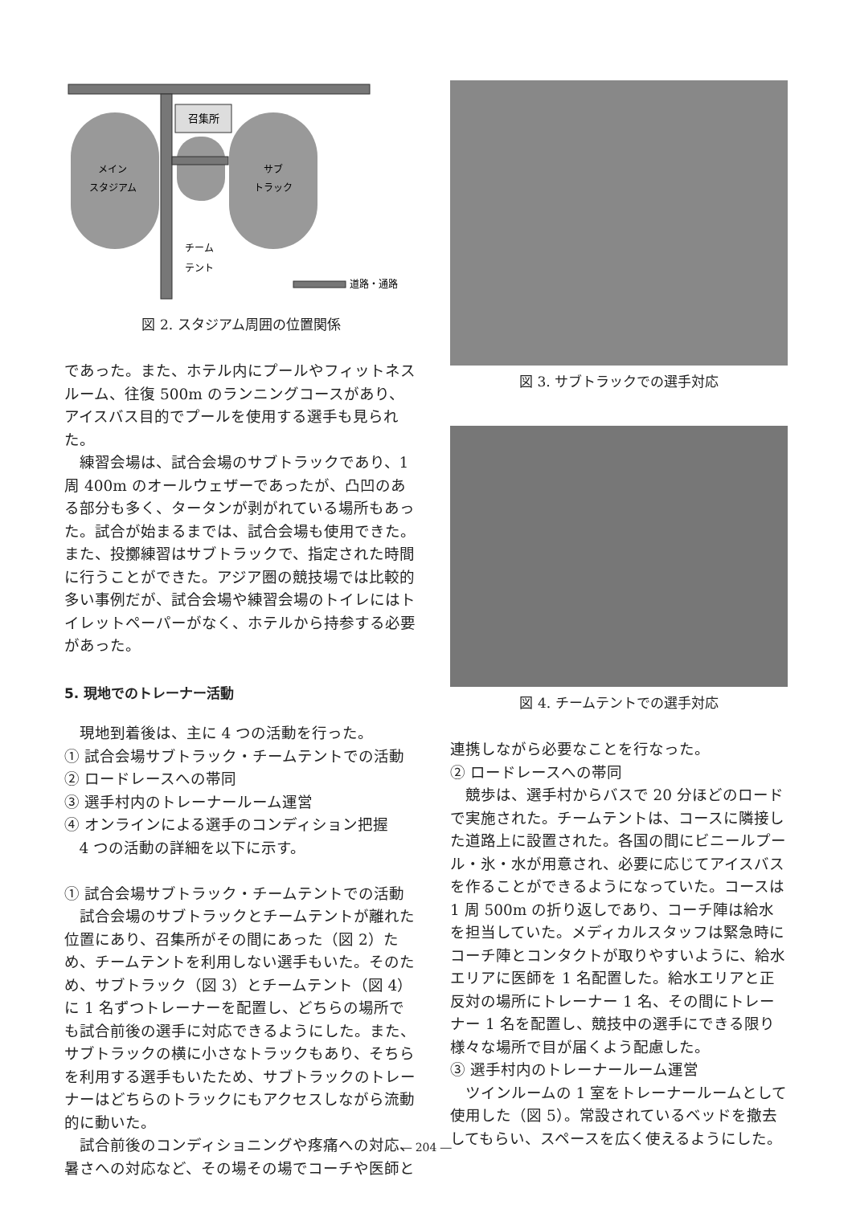召集所
メイン
スタジアム
サブ
トラック
チーム
テント
道路・通路
図 2. スタジアム周囲の位置関係
であった。また、ホテル内にプールやフィットネスルーム、往復 500m のランニングコースがあり、アイスバス目的でプールを使用する選手も見られた。
練習会場は、試合会場のサブトラックであり、1周 400m のオールウェザーであったが、凸凹のある部分も多く、タータンが剥がれている場所もあった。試合が始まるまでは、試合会場も使用できた。また、投擲練習はサブトラックで、指定された時間に行うことができた。アジア圏の競技場では比較的多い事例だが、試合会場や練習会場のトイレにはトイレットペーパーがなく、ホテルから持参する必要があった。
5. 現地でのトレーナー活動
現地到着後は、主に 4 つの活動を行った。
① 試合会場サブトラック・チームテントでの活動
② ロードレースへの帯同
③ 選手村内のトレーナールーム運営
④ オンラインによる選手のコンディション把握
4 つの活動の詳細を以下に示す。
① 試合会場サブトラック・チームテントでの活動
試合会場のサブトラックとチームテントが離れた位置にあり、召集所がその間にあった（図 2）ため、チームテントを利用しない選手もいた。そのため、サブトラック（図 3）とチームテント（図 4）に 1 名ずつトレーナーを配置し、どちらの場所でも試合前後の選手に対応できるようにした。また、サブトラックの横に小さなトラックもあり、そちらを利用する選手もいたため、サブトラックのトレーナーはどちらのトラックにもアクセスしながら流動的に動いた。
試合前後のコンディショニングや疼痛への対応、暑さへの対応など、その場その場でコーチや医師と
図 3. サブトラックでの選手対応
図 4. チームテントでの選手対応
連携しながら必要なことを行なった。
② ロードレースへの帯同
競歩は、選手村からバスで 20 分ほどのロードで実施された。チームテントは、コースに隣接した道路上に設置された。各国の間にビニールプール・氷・水が用意され、必要に応じてアイスバスを作ることができるようになっていた。コースは 1 周 500m の折り返しであり、コーチ陣は給水を担当していた。メディカルスタッフは緊急時にコーチ陣とコンタクトが取りやすいように、給水エリアに医師を 1 名配置した。給水エリアと正反対の場所にトレーナー 1 名、その間にトレーナー 1 名を配置し、競技中の選手にできる限り様々な場所で目が届くよう配慮した。
③ 選手村内のトレーナールーム運営
ツインルームの 1 室をトレーナールームとして使用した（図 5）。常設されているベッドを撤去してもらい、スペースを広く使えるようにした。
― 204 ―